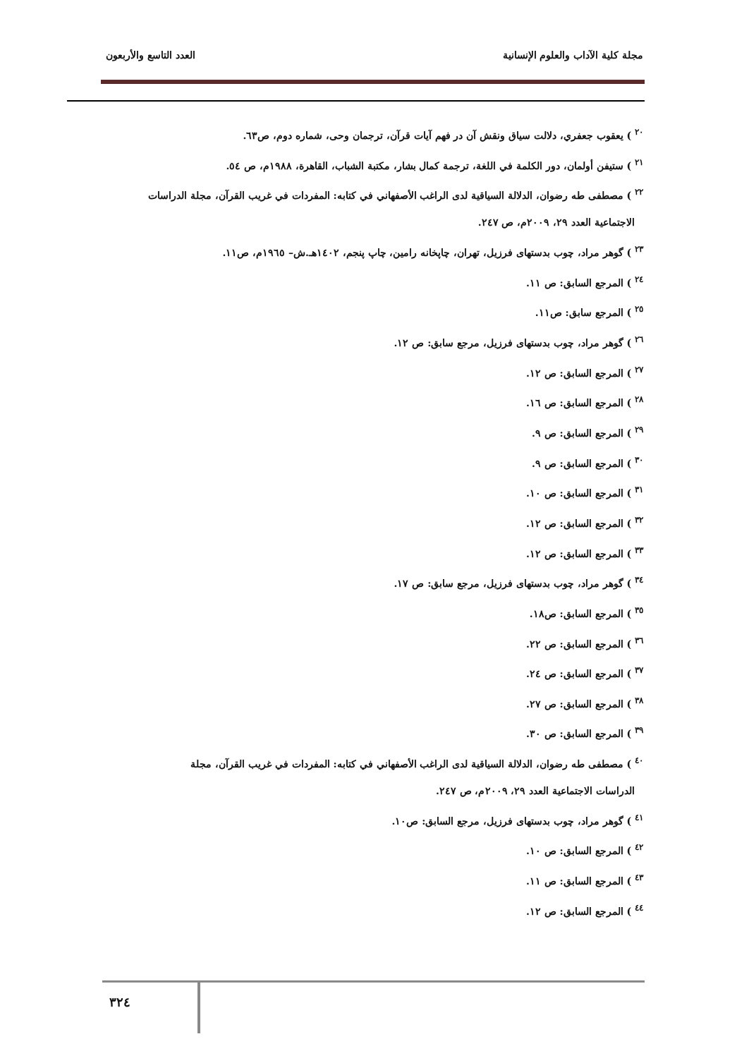مجلة كلية الآداب والعلوم الإنسانية العدد التاسع والأربعون
<sup>٢٠</sup> ) يعقوب جعفري، دلالت سياق ونقش آن در فهم آيات قرآن، ترجمان وحی، شماره دوم، ص٦٣.
<sup>٢١</sup> ) ستيفن أولمان، دور الكلمة في اللغة، ترجمة كمال بشار، مكتبة الشباب، القاهرة، ١٩٨٨م، ص ٥٤.
<sup>٢٢</sup> ) مصطفى طه رضوان، الدلالة السياقية لدى الراغب الأصفهاني في كتابه: المفردات في غريب القرآن، مجلة الدراسات
الاجتماعية العدد ٢٩، ٢٠٠٩م، ص ٢٤٧.
<sup>٢٣</sup> ) گوهر مراد، چوب بدستهای فرزيل، تهران، چاپخانه رامين، چاپ پنجم، ١٤٠٢هـ.ش– ١٩٦٥م، ص١١.
<sup>٢٤</sup> ) المرجع السابق: ص ١١.
<sup>٢٥</sup> ) المرجع سابق: ص١١.
<sup>٢٦</sup> ) گوهر مراد، چوب بدستهای فرزيل، مرجع سابق: ص ١٢.
<sup>٢٧</sup> ) المرجع السابق: ص ١٢.
<sup>٢٨</sup> ) المرجع السابق: ص ١٦.
<sup>٢٩</sup> ) المرجع السابق: ص ٩.
<sup>٣٠</sup> ) المرجع السابق: ص ٩.
<sup>٣١</sup> ) المرجع السابق: ص ١٠.
<sup>٣٢</sup> ) المرجع السابق: ص ١٢.
<sup>٣٣</sup> ) المرجع السابق: ص ١٢.
<sup>٣٤</sup> ) گوهر مراد، چوب بدستهای فرزيل، مرجع سابق: ص ١٧.
<sup>٣٥</sup> ) المرجع السابق: ص١٨.
<sup>٣٦</sup> ) المرجع السابق: ص ٢٢.
<sup>٣٧</sup> ) المرجع السابق: ص ٢٤.
<sup>٣٨</sup> ) المرجع السابق: ص ٢٧.
<sup>٣٩</sup> ) المرجع السابق: ص ٣٠.
<sup>٤٠</sup> ) مصطفى طه رضوان، الدلالة السياقية لدى الراغب الأصفهاني في كتابه: المفردات في غريب القرآن، مجلة
الدراسات الاجتماعية العدد ٢٩، ٢٠٠٩م، ص ٢٤٧.
<sup>٤١</sup> ) گوهر مراد، چوب بدستهای فرزيل، مرجع السابق: ص١٠.
<sup>٤٢</sup> ) المرجع السابق: ص ١٠.
<sup>٤٣</sup> ) المرجع السابق: ص ١١.
<sup>٤٤</sup> ) المرجع السابق: ص ١٢.
٣٢٤